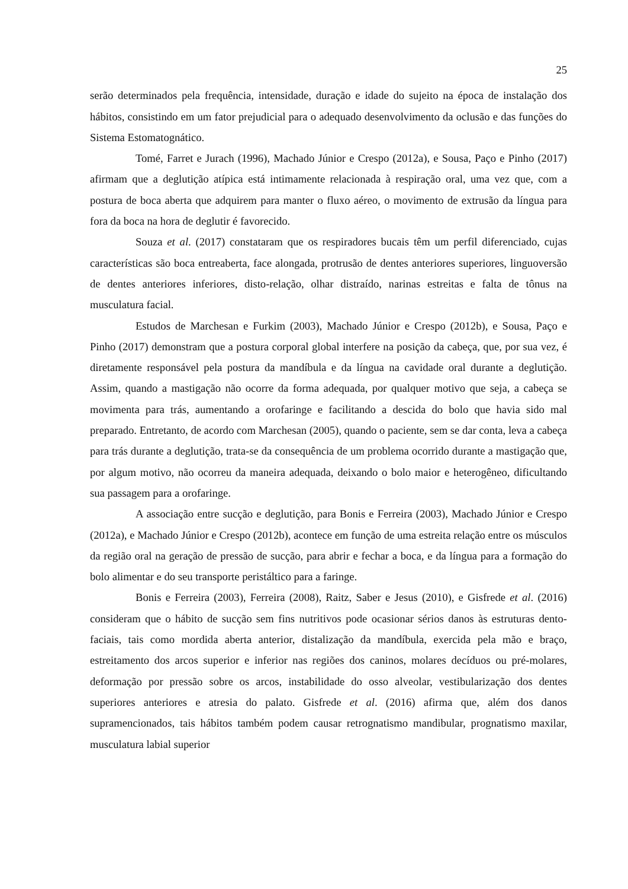25
serão determinados pela frequência, intensidade, duração e idade do sujeito na época de instalação dos hábitos, consistindo em um fator prejudicial para o adequado desenvolvimento da oclusão e das funções do Sistema Estomatognático.
Tomé, Farret e Jurach (1996), Machado Júnior e Crespo (2012a), e Sousa, Paço e Pinho (2017) afirmam que a deglutição atípica está intimamente relacionada à respiração oral, uma vez que, com a postura de boca aberta que adquirem para manter o fluxo aéreo, o movimento de extrusão da língua para fora da boca na hora de deglutir é favorecido.
Souza et al. (2017) constataram que os respiradores bucais têm um perfil diferenciado, cujas características são boca entreaberta, face alongada, protrusão de dentes anteriores superiores, linguoversão de dentes anteriores inferiores, disto-relação, olhar distraído, narinas estreitas e falta de tônus na musculatura facial.
Estudos de Marchesan e Furkim (2003), Machado Júnior e Crespo (2012b), e Sousa, Paço e Pinho (2017) demonstram que a postura corporal global interfere na posição da cabeça, que, por sua vez, é diretamente responsável pela postura da mandíbula e da língua na cavidade oral durante a deglutição. Assim, quando a mastigação não ocorre da forma adequada, por qualquer motivo que seja, a cabeça se movimenta para trás, aumentando a orofaringe e facilitando a descida do bolo que havia sido mal preparado. Entretanto, de acordo com Marchesan (2005), quando o paciente, sem se dar conta, leva a cabeça para trás durante a deglutição, trata-se da consequência de um problema ocorrido durante a mastigação que, por algum motivo, não ocorreu da maneira adequada, deixando o bolo maior e heterogêneo, dificultando sua passagem para a orofaringe.
A associação entre sucção e deglutição, para Bonis e Ferreira (2003), Machado Júnior e Crespo (2012a), e Machado Júnior e Crespo (2012b), acontece em função de uma estreita relação entre os músculos da região oral na geração de pressão de sucção, para abrir e fechar a boca, e da língua para a formação do bolo alimentar e do seu transporte peristáltico para a faringe.
Bonis e Ferreira (2003), Ferreira (2008), Raitz, Saber e Jesus (2010), e Gisfrede et al. (2016) consideram que o hábito de sucção sem fins nutritivos pode ocasionar sérios danos às estruturas dento-faciais, tais como mordida aberta anterior, distalização da mandíbula, exercida pela mão e braço, estreitamento dos arcos superior e inferior nas regiões dos caninos, molares decíduos ou pré-molares, deformação por pressão sobre os arcos, instabilidade do osso alveolar, vestibularização dos dentes superiores anteriores e atresia do palato. Gisfrede et al. (2016) afirma que, além dos danos supramencionados, tais hábitos também podem causar retrognatismo mandibular, prognatismo maxilar, musculatura labial superior